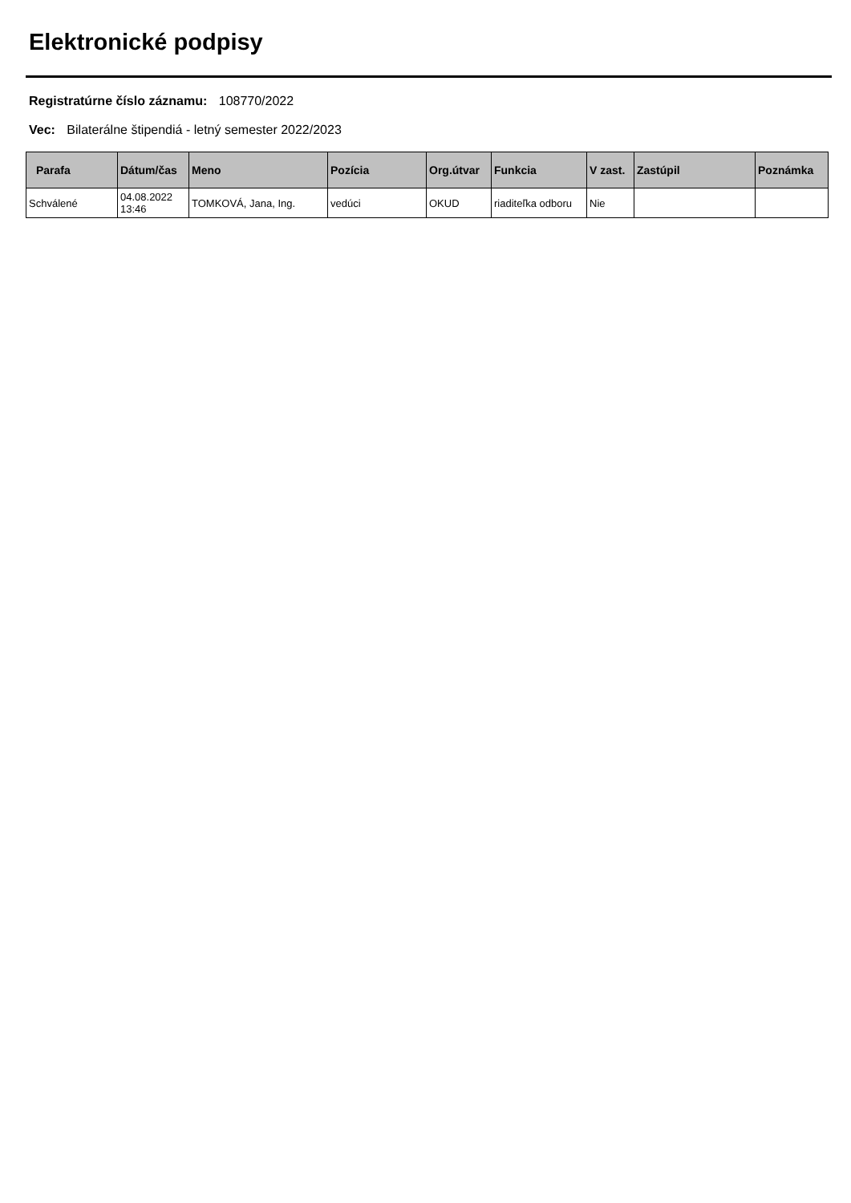Elektronické podpisy
Registratúrne číslo záznamu: 108770/2022
Vec: Bilaterálne štipendiá - letný semester 2022/2023
| Parafa | Dátum/čas | Meno | Pozícia | Org.útvar | Funkcia | V zast. | Zastúpil | Poznámka |
| --- | --- | --- | --- | --- | --- | --- | --- | --- |
| Schválené | 04.08.2022 13:46 | TOMKOVÁ, Jana, Ing. | vedúci | OKUD | riaditeľka odboru | Nie | | |